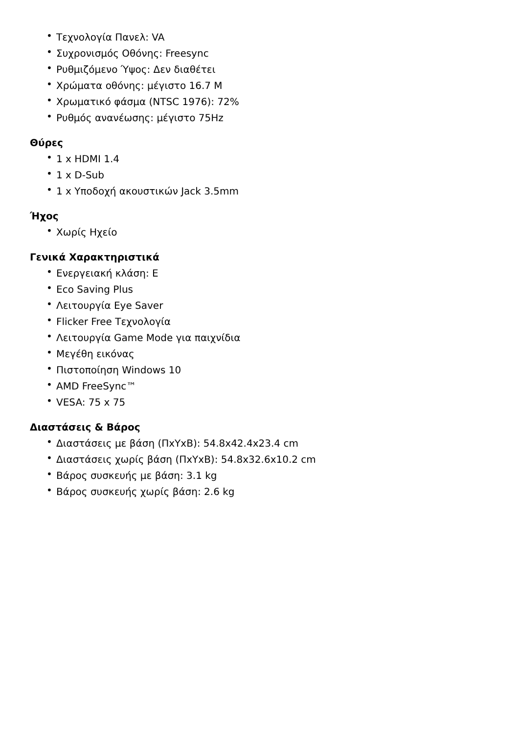• Τεχνολογία Πανελ: VA
• Συχρονισμός Οθόνης: Freesync
• Ρυθμιζόμενο Ύψος: Δεν διαθέτει
• Χρώματα οθόνης: μέγιστο 16.7 M
• Χρωματικό φάσμα (NTSC 1976): 72%
• Ρυθμός ανανέωσης: μέγιστο 75Hz
Θύρες
• 1 x HDMI 1.4
• 1 x D-Sub
• 1 x Υποδοχή ακουστικών Jack 3.5mm
Ήχος
• Χωρίς Ηχείο
Γενικά Χαρακτηριστικά
• Ενεργειακή κλάση: E
• Eco Saving Plus
• Λειτουργία Eye Saver
• Flicker Free Τεχνολογία
• Λειτουργία Game Mode για παιχνίδια
• Μεγέθη εικόνας
• Πιστοποίηση Windows 10
• AMD FreeSync™
• VESA: 75 x 75
Διαστάσεις & Βάρος
• Διαστάσεις με βάση (ΠxΥxΒ): 54.8x42.4x23.4 cm
• Διαστάσεις χωρίς βάση (ΠxΥxΒ): 54.8x32.6x10.2 cm
• Βάρος συσκευής με βάση: 3.1 kg
• Βάρος συσκευής χωρίς βάση: 2.6 kg